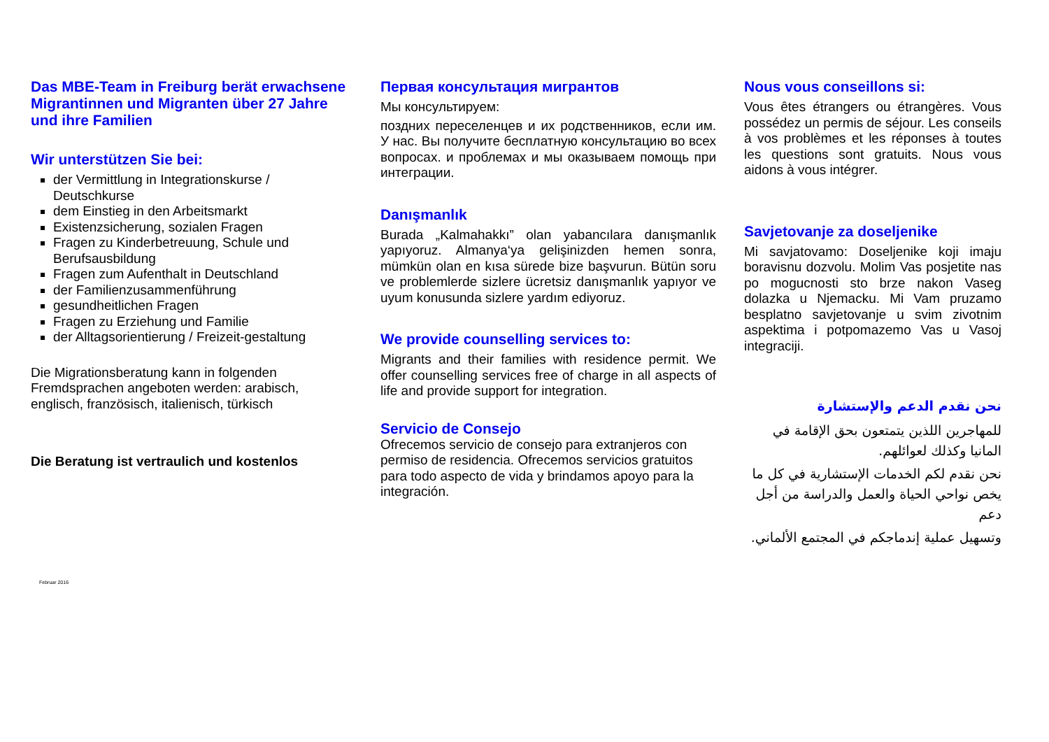Das MBE-Team in Freiburg berät erwachsene Migrantinnen und Migranten über 27 Jahre und ihre Familien
Wir unterstützen Sie bei:
der Vermittlung in Integrationskurse / Deutschkurse
dem Einstieg in den Arbeitsmarkt
Existenzsicherung, sozialen Fragen
Fragen zu Kinderbetreuung, Schule und Berufsausbildung
Fragen zum Aufenthalt in Deutschland
der Familienzusammenführung
gesundheitlichen Fragen
Fragen zu Erziehung und Familie
der Alltagsorientierung / Freizeit-gestaltung
Die Migrationsberatung kann in folgenden Fremdsprachen angeboten werden: arabisch, englisch, französisch, italienisch, türkisch
Die Beratung ist vertraulich und kostenlos
Februar 2016
Первая консультация мигрантов
Мы консультируем:
поздних переселенцев и их родственников, если им. У нас. Вы получите бесплатную консультацию во всех вопросах. и проблемах и мы оказываем помощь при интеграции.
Danışmanlık
Burada „Kalmahakkı” olan yabancılara danışmanlık yapıyoruz. Almanya‘ya gelişinizden hemen sonra, mümkün olan en kısa sürede bize başvurun. Bütün soru ve problemlerde sizlere ücretsiz danışmanlık yapıyor ve uyum konusunda sizlere yardım ediyoruz.
We provide counselling services to:
Migrants and their families with residence permit. We offer counselling services free of charge in all aspects of life and provide support for integration.
Servicio de Consejo
Ofrecemos servicio de consejo para extranjeros con permiso de residencia. Ofrecemos servicios gratuitos para todo aspecto de vida y brindamos apoyo para la integración.
Nous vous conseillons si:
Vous êtes étrangers ou étrangères. Vous possédez un permis de séjour. Les conseils à vos problèmes et les réponses à toutes les questions sont gratuits. Nous vous aidons à vous intégrer.
Savjetovanje za doseljenike
Mi savjatovamo: Doseljenike koji imaju boravisnu dozvolu. Molim Vas posjetite nas po mogucnosti sto brze nakon Vaseg dolazka u Njemacku. Mi Vam pruzamo besplatno savjetovanje u svim zivotnim aspektima i potpomazemo Vas u Vasoj integraciji.
نحن نقدم الدعم والإستشارة
للمهاجرين اللذين يتمتعون بحق الإقامة في المانيا وكذلك لعوائلهم.
نحن نقدم لكم الخدمات الإستشارية في كل ما يخص نواحي الحياة والعمل والدراسة من أجل دعم
وتسهيل عملية إندماجكم في المجتمع الألماني.